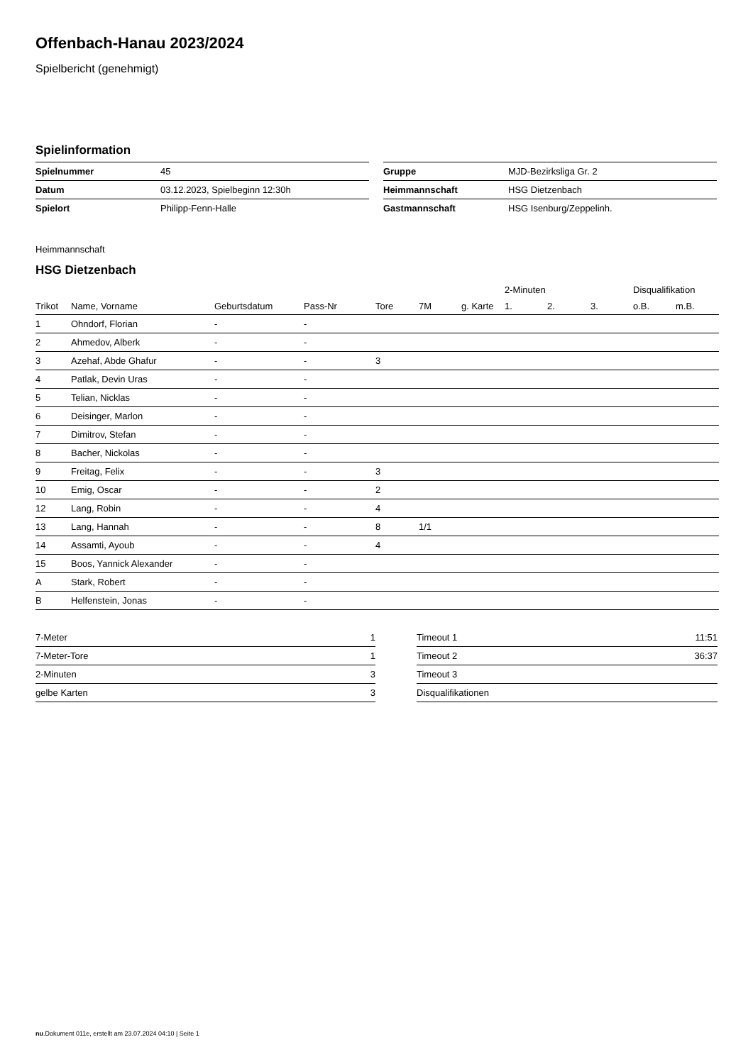Offenbach-Hanau 2023/2024
Spielbericht (genehmigt)
Spielinformation
| Spielnummer | 45 |
| Datum | 03.12.2023, Spielbeginn 12:30h |
| Spielort | Philipp-Fenn-Halle |
| Gruppe | MJD-Bezirksliga Gr. 2 |
| Heimmannschaft | HSG Dietzenbach |
| Gastmannschaft | HSG Isenburg/Zeppelinh. |
Heimmannschaft
HSG Dietzenbach
| | | | | | | | 2-Minuten | | | Disqualifikation | |
| --- | --- | --- | --- | --- | --- | --- | --- | --- | --- | --- | --- |
| Trikot | Name, Vorname | Geburtsdatum | Pass-Nr | Tore | 7M | g. Karte | 1. | 2. | 3. | o.B. | m.B. |
| 1 | Ohndorf, Florian | - | - | | | | | | | | |
| 2 | Ahmedov, Alberk | - | - | | | | | | | | |
| 3 | Azehaf, Abde Ghafur | - | - | 3 | | | | | | | |
| 4 | Patlak, Devin Uras | - | - | | | | | | | | |
| 5 | Telian, Nicklas | - | - | | | | | | | | |
| 6 | Deisinger, Marlon | - | - | | | | | | | | |
| 7 | Dimitrov, Stefan | - | - | | | | | | | | |
| 8 | Bacher, Nickolas | - | - | | | | | | | | |
| 9 | Freitag, Felix | - | - | 3 | | | | | | | |
| 10 | Emig, Oscar | - | - | 2 | | | | | | | |
| 12 | Lang, Robin | - | - | 4 | | | | | | | |
| 13 | Lang, Hannah | - | - | 8 | 1/1 | | | | | | |
| 14 | Assamti, Ayoub | - | - | 4 | | | | | | | |
| 15 | Boos, Yannick Alexander | - | - | | | | | | | | |
| A | Stark, Robert | - | - | | | | | | | | |
| B | Helfenstein, Jonas | - | - | | | | | | | | |
| 7-Meter | 1 |
| 7-Meter-Tore | 1 |
| 2-Minuten | 3 |
| gelbe Karten | 3 |
| Timeout 1 | 11:51 |
| Timeout 2 | 36:37 |
| Timeout 3 | |
| Disqualifikationen | |
nu.Dokument 011e, erstellt am 23.07.2024 04:10 | Seite 1